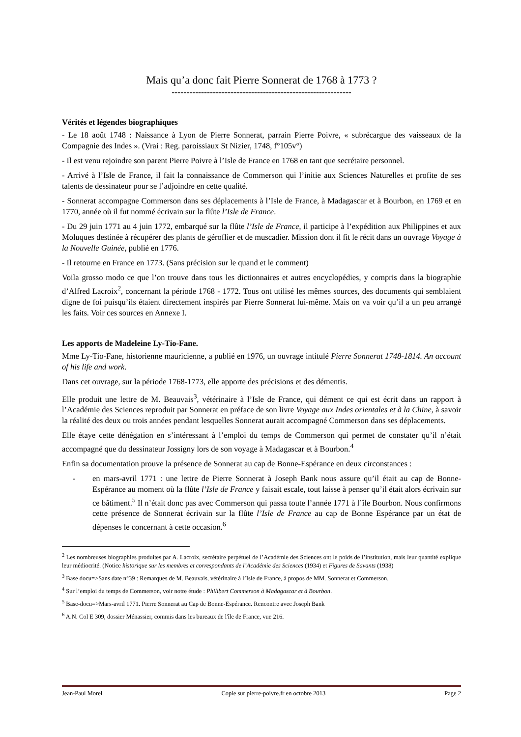Mais qu’a donc fait Pierre Sonnerat de 1768 à 1773 ?
-------------------------------------------------------------
Vérités et légendes biographiques
- Le 18 août 1748 : Naissance à Lyon de Pierre Sonnerat, parrain Pierre Poivre, « subrécargue des vaisseaux de la Compagnie des Indes ». (Vrai : Reg. paroissiaux St Nizier, 1748, f°105v°)
- Il est venu rejoindre son parent Pierre Poivre à l’Isle de France en 1768 en tant que secrétaire personnel.
- Arrivé à l’Isle de France, il fait la connaissance de Commerson qui l’initie aux Sciences Naturelles et profite de ses talents de dessinateur pour se l’adjoindre en cette qualité.
- Sonnerat accompagne Commerson dans ses déplacements à l’Isle de France, à Madagascar et à Bourbon, en 1769 et en 1770, année où il fut nommé écrivain sur la flûte l’Isle de France.
- Du 29 juin 1771 au 4 juin 1772, embarqué sur la flûte l’Isle de France, il participe à l’expédition aux Philippines et aux Moluques destinée à récupérer des plants de géroflier et de muscadier. Mission dont il fit le récit dans un ouvrage Voyage à la Nouvelle Guinée, publié en 1776.
- Il retourne en France en 1773. (Sans précision sur le quand et le comment)
Voila grosso modo ce que l’on trouve dans tous les dictionnaires et autres encyclopédies, y compris dans la biographie d’Alfred Lacroix<sup>2</sup>, concernant la période 1768 - 1772. Tous ont utilisé les mêmes sources, des documents qui semblaient digne de foi puisqu’ils étaient directement inspirés par Pierre Sonnerat lui-même. Mais on va voir qu’il a un peu arrangé les faits. Voir ces sources en Annexe I.
Les apports de Madeleine Ly-Tio-Fane.
Mme Ly-Tio-Fane, historienne mauricienne, a publié en 1976, un ouvrage intitulé Pierre Sonnerat 1748-1814. An account of his life and work.
Dans cet ouvrage, sur la période 1768-1773, elle apporte des précisions et des démentis.
Elle produit une lettre de M. Beauvais<sup>3</sup>, vétérinaire à l’Isle de France, qui dément ce qui est écrit dans un rapport à l’Académie des Sciences reproduit par Sonnerat en préface de son livre Voyage aux Indes orientales et à la Chine, à savoir la réalité des deux ou trois années pendant lesquelles Sonnerat aurait accompagné Commerson dans ses déplacements.
Elle étaye cette dénégation en s’intéressant à l’emploi du temps de Commerson qui permet de constater qu’il n’était accompagné que du dessinateur Jossigny lors de son voyage à Madagascar et à Bourbon.<sup>4</sup>
Enfin sa documentation prouve la présence de Sonnerat au cap de Bonne-Espérance en deux circonstances :
- en mars-avril 1771 : une lettre de Pierre Sonnerat à Joseph Bank nous assure qu’il était au cap de Bonne-Espérance au moment où la flûte l’Isle de France y faisait escale, tout laisse à penser qu’il était alors écrivain sur ce bâtiment.<sup>5</sup> Il n’était donc pas avec Commerson qui passa toute l’année 1771 à l’île Bourbon. Nous confirmons cette présence de Sonnerat écrivain sur la flûte l’Isle de France au cap de Bonne Espérance par un état de dépenses le concernant à cette occasion.<sup>6</sup>
<sup>2</sup> Les nombreuses biographies produites par A. Lacroix, secrétaire perpétuel de l’Académie des Sciences ont le poids de l’institution, mais leur quantité explique leur médiocrité. (Notice historique sur les membres et correspondants de l’Académie des Sciences (1934) et Figures de Savants (1938)
<sup>3</sup> Base docu=>Sans date n°39 : Remarques de M. Beauvais, vétérinaire à l’Isle de France, à propos de MM. Sonnerat et Commerson.
<sup>4</sup> Sur l’emploi du temps de Commerson, voir notre étude : Philibert Commerson à Madagascar et à Bourbon.
<sup>5</sup> Base-docu=>Mars-avril 1771. Pierre Sonnerat au Cap de Bonne-Espérance. Rencontre avec Joseph Bank
<sup>6</sup> A.N. Col E 309, dossier Ménassier, commis dans les bureaux de l'île de France, vue 216.
Jean-Paul Morel Copie sur pierre-poivre.fr en octobre 2013 Page 2